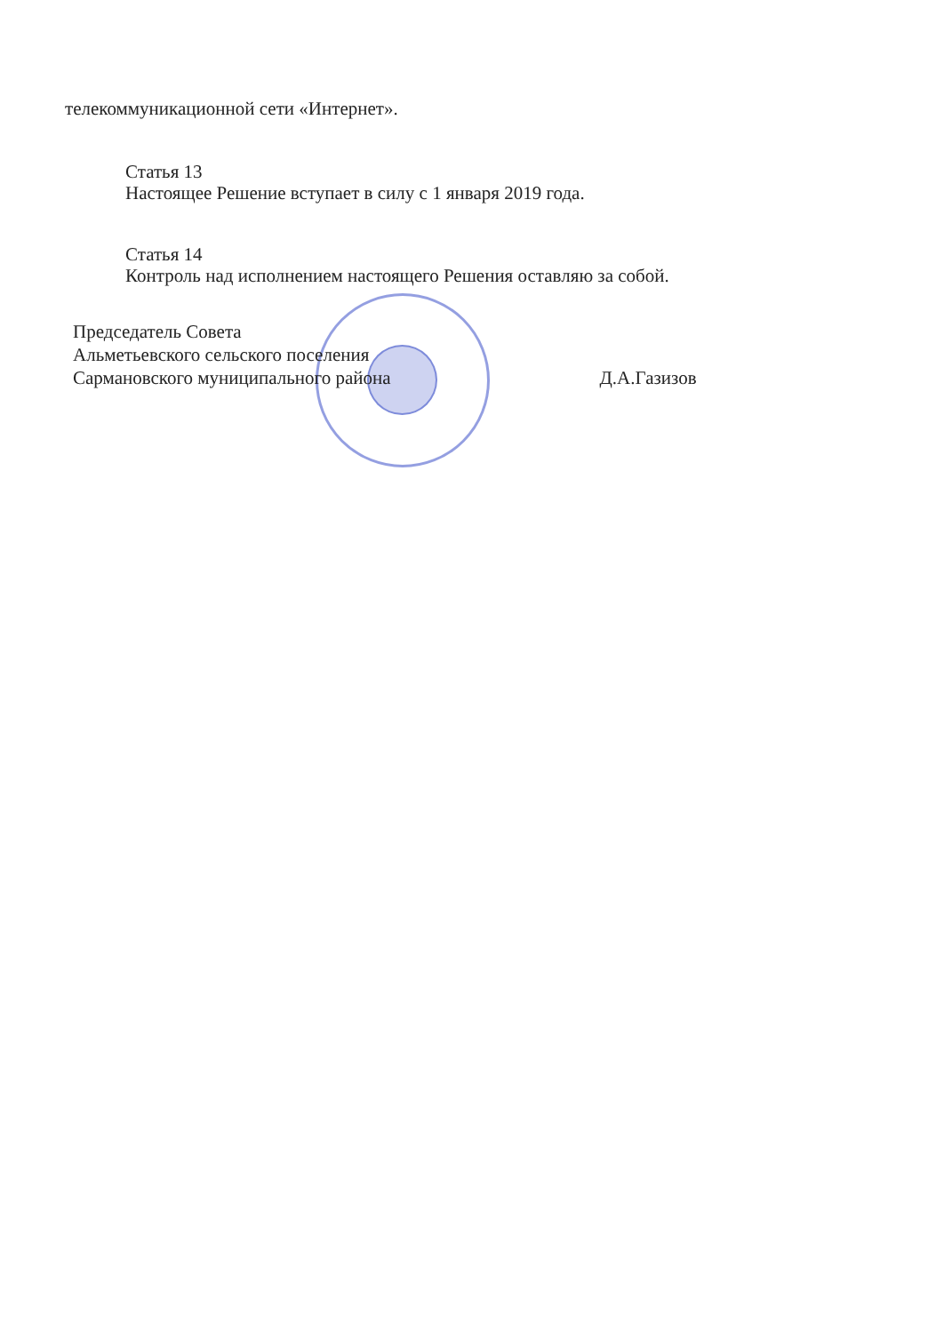телекоммуникационной сети «Интернет».
Статья 13
Настоящее Решение вступает в силу с 1 января 2019 года.
Статья 14
Контроль над исполнением настоящего Решения оставляю за собой.
Председатель Совета
Альметьевского сельского поселения
Сармановского муниципального района
Д.А.Газизов